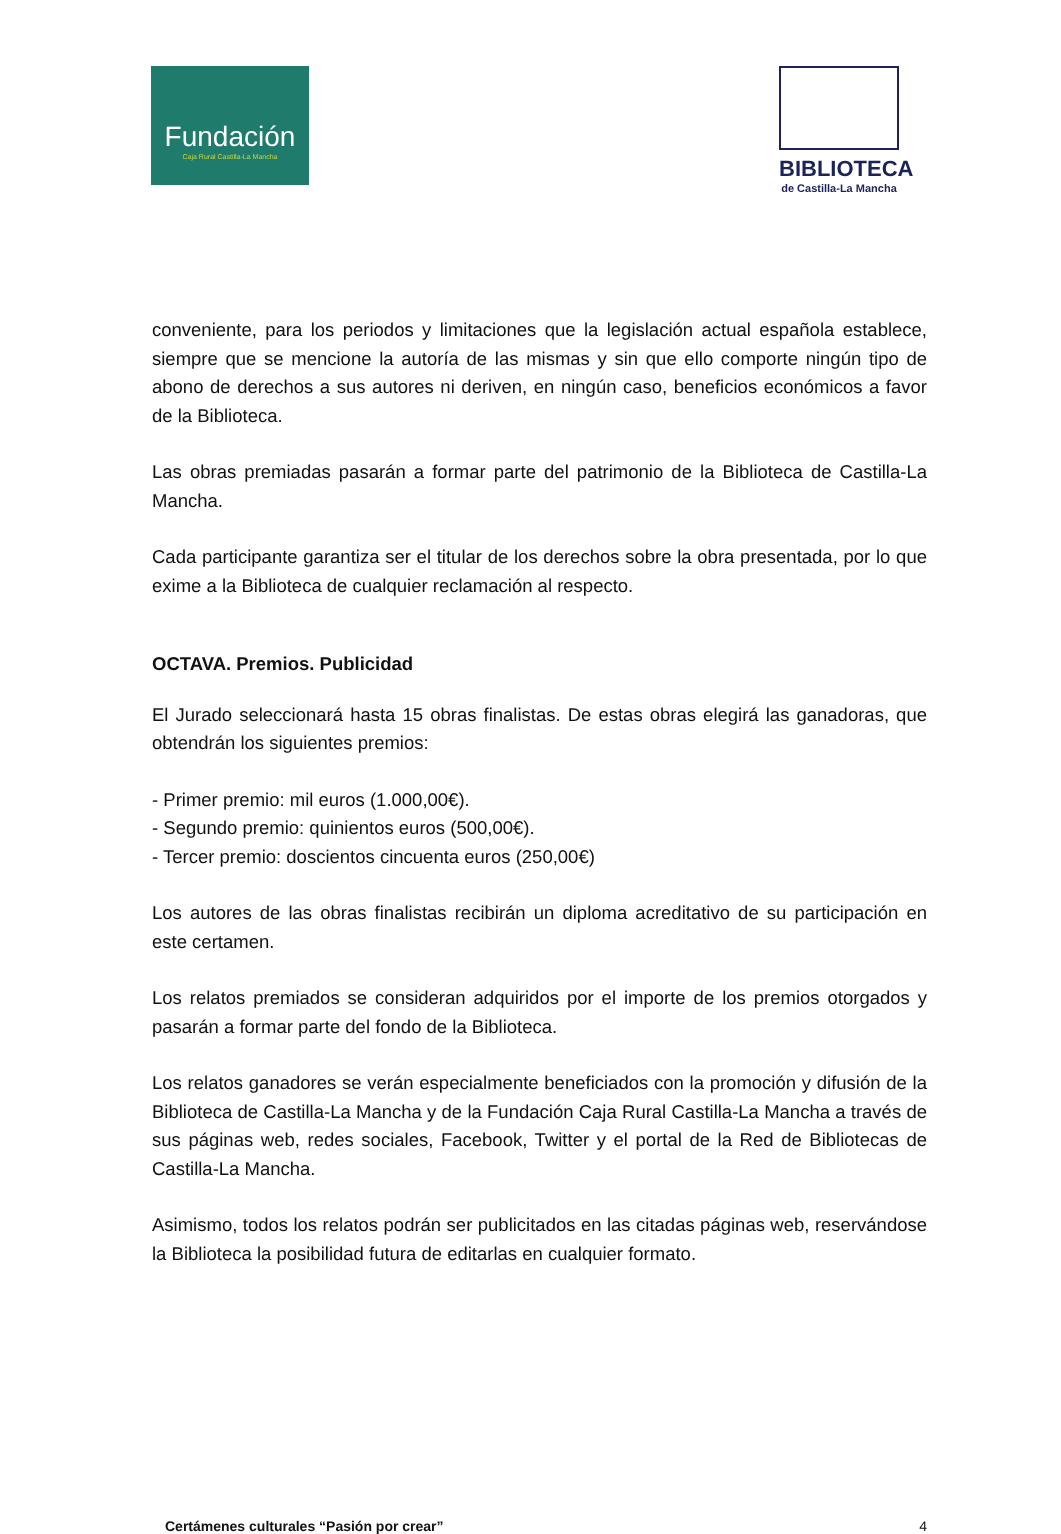Fundación
Caja Rural Castilla-La Mancha
BIBLIOTECA
de Castilla-La Mancha
conveniente, para los periodos y limitaciones que la legislación actual española establece, siempre que se mencione la autoría de las mismas y sin que ello comporte ningún tipo de abono de derechos a sus autores ni deriven, en ningún caso, beneficios económicos a favor de la Biblioteca.
Las obras premiadas pasarán a formar parte del patrimonio de la Biblioteca de Castilla-La Mancha.
Cada participante garantiza ser el titular de los derechos sobre la obra presentada, por lo que exime a la Biblioteca de cualquier reclamación al respecto.
OCTAVA. Premios. Publicidad
El Jurado seleccionará hasta 15 obras finalistas. De estas obras elegirá las ganadoras, que obtendrán los siguientes premios:
- Primer premio: mil euros (1.000,00€).
- Segundo premio: quinientos euros (500,00€).
- Tercer premio: doscientos cincuenta euros (250,00€)
Los autores de las obras finalistas recibirán un diploma acreditativo de su participación en este certamen.
Los relatos premiados se consideran adquiridos por el importe de los premios otorgados y pasarán a formar parte del fondo de la Biblioteca.
Los relatos ganadores se verán especialmente beneficiados con la promoción y difusión de la Biblioteca de Castilla-La Mancha y de la Fundación Caja Rural Castilla-La Mancha a través de sus páginas web, redes sociales, Facebook, Twitter y el portal de la Red de Bibliotecas de Castilla-La Mancha.
Asimismo, todos los relatos podrán ser publicitados en las citadas páginas web, reservándose la Biblioteca la posibilidad futura de editarlas en cualquier formato.
Certámenes culturales “Pasión por crear” 4